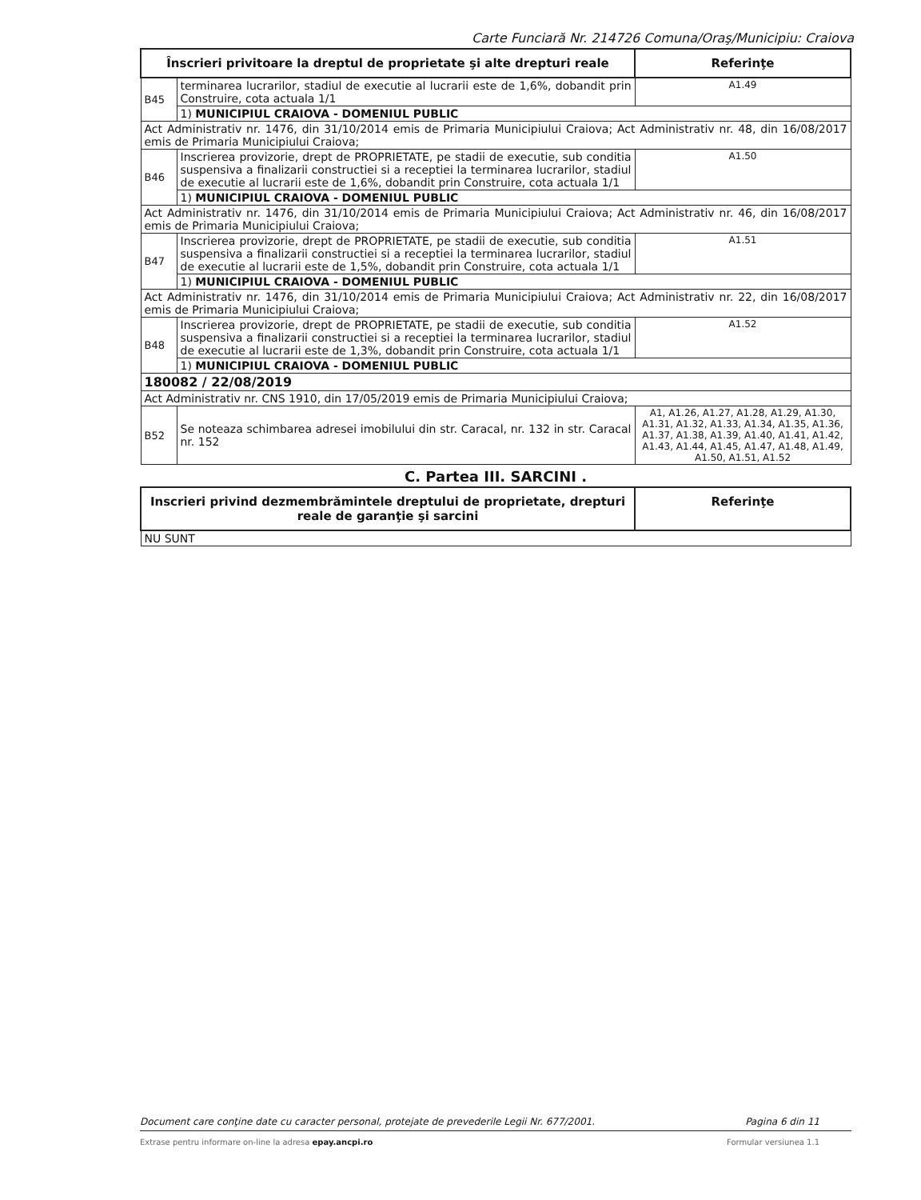Carte Funciară Nr. 214726 Comuna/Oraş/Municipiu: Craiova
| Înscrieri privitoare la dreptul de proprietate şi alte drepturi reale | | Referinţe |
| --- | --- | --- |
| B45 | terminarea lucrarilor, stadiul de executie al lucrarii este de 1,6%, dobandit prin Construire, cota actuala 1/1 | A1.49 |
| | 1) MUNICIPIUL CRAIOVA - DOMENIUL PUBLIC | |
| Act Administrativ nr. 1476, din 31/10/2014 emis de Primaria Municipiului Craiova; Act Administrativ nr. 48, din 16/08/2017 emis de Primaria Municipiului Craiova; | | |
| B46 | Inscrierea provizorie, drept de PROPRIETATE, pe stadii de executie, sub conditia suspensiva a finalizarii constructiei si a receptiei la terminarea lucrarilor, stadiul de executie al lucrarii este de 1,6%, dobandit prin Construire, cota actuala 1/1 | A1.50 |
| | 1) MUNICIPIUL CRAIOVA - DOMENIUL PUBLIC | |
| Act Administrativ nr. 1476, din 31/10/2014 emis de Primaria Municipiului Craiova; Act Administrativ nr. 46, din 16/08/2017 emis de Primaria Municipiului Craiova; | | |
| B47 | Inscrierea provizorie, drept de PROPRIETATE, pe stadii de executie, sub conditia suspensiva a finalizarii constructiei si a receptiei la terminarea lucrarilor, stadiul de executie al lucrarii este de 1,5%, dobandit prin Construire, cota actuala 1/1 | A1.51 |
| | 1) MUNICIPIUL CRAIOVA - DOMENIUL PUBLIC | |
| Act Administrativ nr. 1476, din 31/10/2014 emis de Primaria Municipiului Craiova; Act Administrativ nr. 22, din 16/08/2017 emis de Primaria Municipiului Craiova; | | |
| B48 | Inscrierea provizorie, drept de PROPRIETATE, pe stadii de executie, sub conditia suspensiva a finalizarii constructiei si a receptiei la terminarea lucrarilor, stadiul de executie al lucrarii este de 1,3%, dobandit prin Construire, cota actuala 1/1 | A1.52 |
| | 1) MUNICIPIUL CRAIOVA - DOMENIUL PUBLIC | |
| 180082 / 22/08/2019 | | |
| Act Administrativ nr. CNS 1910, din 17/05/2019 emis de Primaria Municipiului Craiova; | | |
| B52 | Se noteaza schimbarea adresei imobilului din str. Caracal, nr. 132 in str. Caracal nr. 152 | A1, A1.26, A1.27, A1.28, A1.29, A1.30, A1.31, A1.32, A1.33, A1.34, A1.35, A1.36, A1.37, A1.38, A1.39, A1.40, A1.41, A1.42, A1.43, A1.44, A1.45, A1.47, A1.48, A1.49, A1.50, A1.51, A1.52 |
C. Partea III. SARCINI .
| Inscrieri privind dezmembrămintele dreptului de proprietate, drepturi reale de garanţie şi sarcini | Referinţe |
| --- | --- |
| NU SUNT | |
Document care conţine date cu caracter personal, protejate de prevederile Legii Nr. 677/2001. Pagina 6 din 11
Extrase pentru informare on-line la adresa epay.ancpi.ro Formular versiunea 1.1